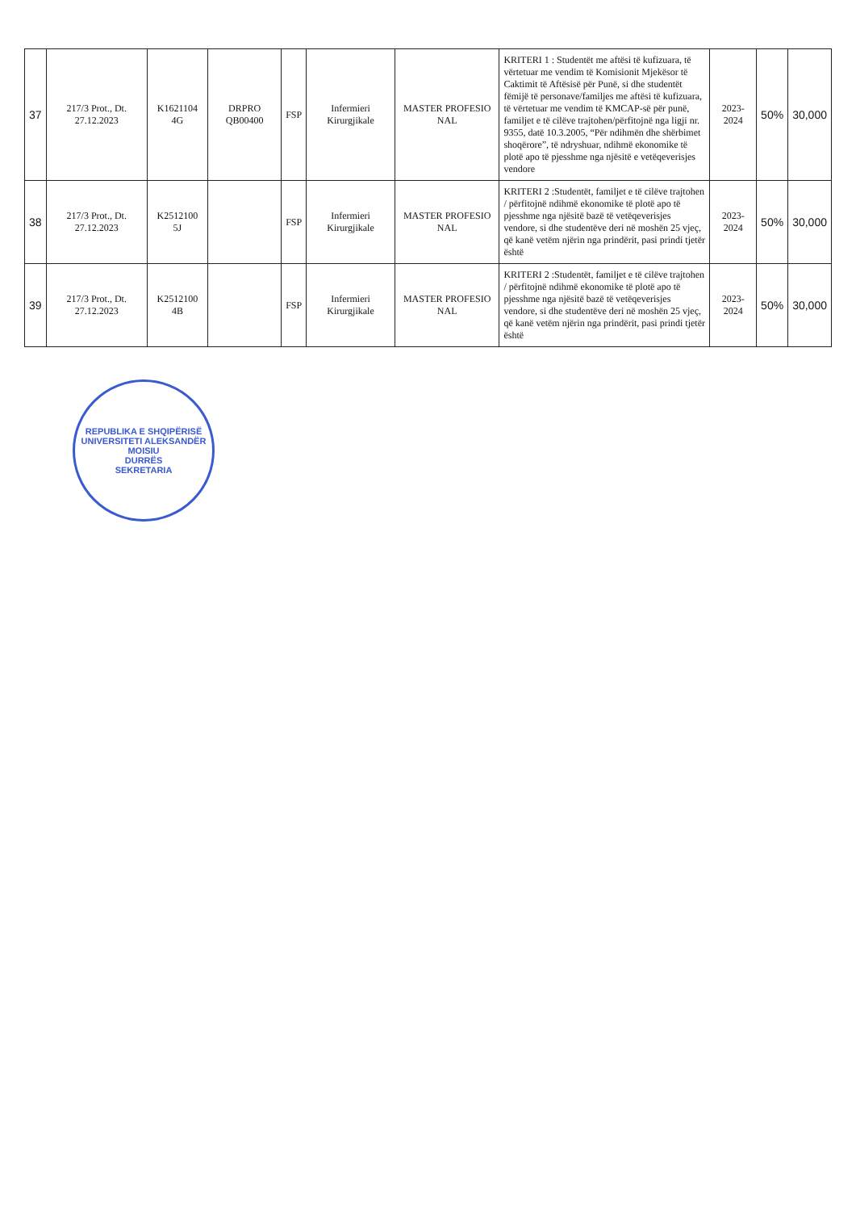| 37 | 217/3 Prot., Dt. 27.12.2023 | K1621104 4G | DRPRO QB00400 | FSP | Infermieri Kirurgjikale | MASTER PROFESIO NAL | KRITERI 1 : Studentët me aftësi të kufizuara, të vërtetuar me vendim të Komisionit Mjekësor të Caktimit të Aftësisë për Punë, si dhe studentët fëmijë të personave/familjes me aftësi të kufizuara, të vërtetuar me vendim të KMCAP-së për punë, familjet e të cilëve trajtohen/përfitojnë nga ligji nr. 9355, datë 10.3.2005, “Për ndihmën dhe shërbimet shoqërore”, të ndryshuar, ndihmë ekonomike të plotë apo të pjesshme nga njësitë e vetëqeverisjes vendore | 2023-2024 | 50% | 30,000 |
| 38 | 217/3 Prot., Dt. 27.12.2023 | K2512100 5J | | FSP | Infermieri Kirurgjikale | MASTER PROFESIO NAL | KRITERI 2 :Studentët, familjet e të cilëve trajtohen / përfitojnë ndihmë ekonomike të plotë apo të pjesshme nga njësitë bazë të vetëqeverisjes vendore, si dhe studentëve deri në moshën 25 vjeç, që kanë vetëm njërin nga prindërit, pasi prindi tjetër është | 2023-2024 | 50% | 30,000 |
| 39 | 217/3 Prot., Dt. 27.12.2023 | K2512100 4B | | FSP | Infermieri Kirurgjikale | MASTER PROFESIO NAL | KRITERI 2 :Studentët, familjet e të cilëve trajtohen / përfitojnë ndihmë ekonomike të plotë apo të pjesshme nga njësitë bazë të vetëqeverisjes vendore, si dhe studentëve deri në moshën 25 vjeç, që kanë vetëm njërin nga prindërit, pasi prindi tjetër është | 2023-2024 | 50% | 30,000 |
REPUBLIKA E SHQIPËRISË
UNIVERSITETI ALEKSANDËR MOISIU
DURRËS
SEKRETARIA